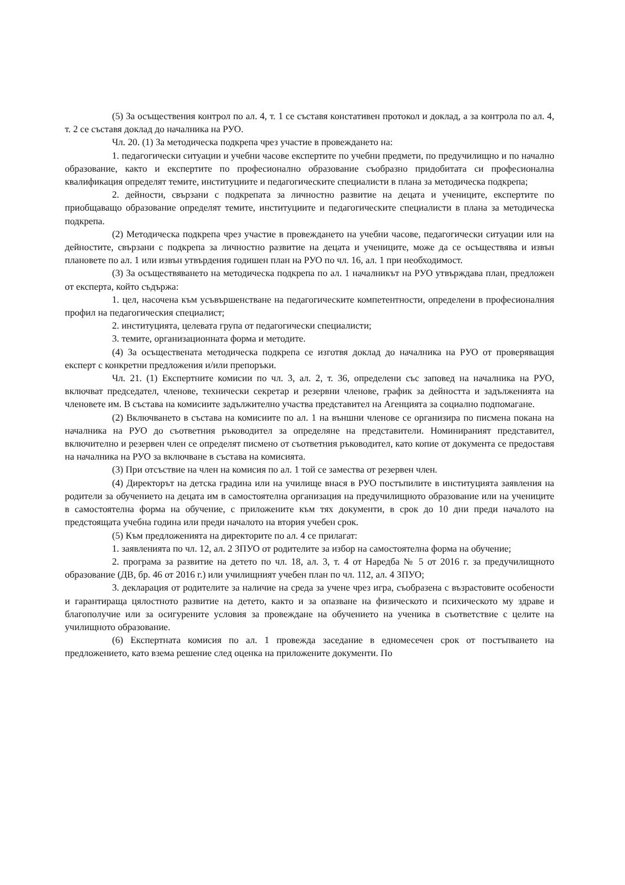(5) За осъществения контрол по ал. 4, т. 1 се съставя констативен протокол и доклад, а за контрола по ал. 4, т. 2 се съставя доклад до началника на РУО.
Чл. 20. (1) За методическа подкрепа чрез участие в провеждането на:
1. педагогически ситуации и учебни часове експертите по учебни предмети, по предучилищно и по начално образование, както и експертите по професионално образование съобразно придобитата си професионална квалификация определят темите, институциите и педагогическите специалисти в плана за методическа подкрепа;
2. дейности, свързани с подкрепата за личностно развитие на децата и учениците, експертите по приобщаващо образование определят темите, институциите и педагогическите специалисти в плана за методическа подкрепа.
(2) Методическа подкрепа чрез участие в провеждането на учебни часове, педагогически ситуации или на дейностите, свързани с подкрепа за личностно развитие на децата и учениците, може да се осъществява и извън плановете по ал. 1 или извън утвърдения годишен план на РУО по чл. 16, ал. 1 при необходимост.
(3) За осъществяването на методическа подкрепа по ал. 1 началникът на РУО утвърждава план, предложен от експерта, който съдържа:
1. цел, насочена към усъвършенстване на педагогическите компетентности, определени в професионалния профил на педагогическия специалист;
2. институцията, целевата група от педагогически специалисти;
3. темите, организационната форма и методите.
(4) За осъществената методическа подкрепа се изготвя доклад до началника на РУО от проверяващия експерт с конкретни предложения и/или препоръки.
Чл. 21. (1) Експертните комисии по чл. 3, ал. 2, т. 36, определени със заповед на началника на РУО, включват председател, членове, технически секретар и резервни членове, график за дейността и задълженията на членовете им. В състава на комисиите задължително участва представител на Агенцията за социално подпомагане.
(2) Включването в състава на комисиите по ал. 1 на външни членове се организира по писмена покана на началника на РУО до съответния ръководител за определяне на представители. Номинираният представител, включително и резервен член се определят писмено от съответния ръководител, като копие от документа се предоставя на началника на РУО за включване в състава на комисията.
(3) При отсъствие на член на комисия по ал. 1 той се замества от резервен член.
(4) Директорът на детска градина или на училище внася в РУО постъпилите в институцията заявления на родители за обучението на децата им в самостоятелна организация на предучилищното образование или на учениците в самостоятелна форма на обучение, с приложените към тях документи, в срок до 10 дни преди началото на предстоящата учебна година или преди началото на втория учебен срок.
(5) Към предложенията на директорите по ал. 4 се прилагат:
1. заявленията по чл. 12, ал. 2 ЗПУО от родителите за избор на самостоятелна форма на обучение;
2. програма за развитие на детето по чл. 18, ал. 3, т. 4 от Наредба № 5 от 2016 г. за предучилищното образование (ДВ, бр. 46 от 2016 г.) или училищният учебен план по чл. 112, ал. 4 ЗПУО;
3. декларация от родителите за наличие на среда за учене чрез игра, съобразена с възрастовите особености и гарантираща цялостното развитие на детето, както и за опазване на физическото и психическото му здраве и благополучие или за осигурените условия за провеждане на обучението на ученика в съответствие с целите на училищното образование.
(6) Експертната комисия по ал. 1 провежда заседание в едномесечен срок от постъпването на предложението, като взема решение след оценка на приложените документи. По